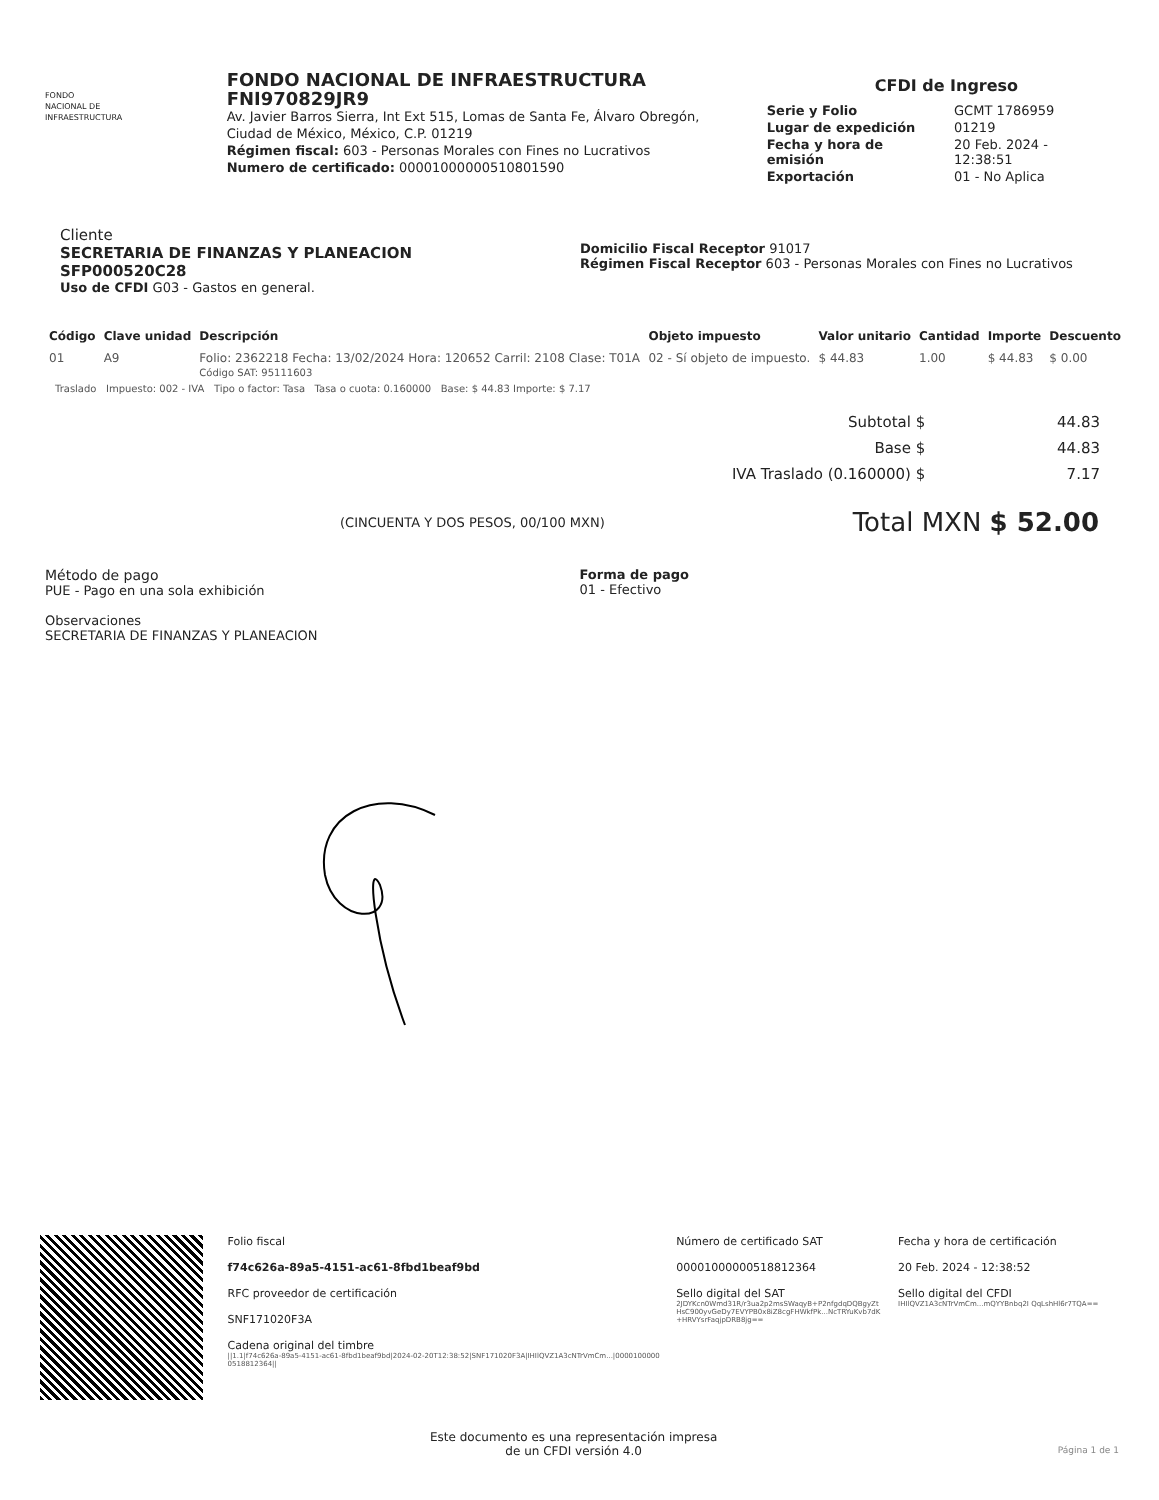FONDO
NACIONAL DE
INFRAESTRUCTURA
FONDO NACIONAL DE INFRAESTRUCTURA
FNI970829JR9
Av. Javier Barros Sierra, Int Ext 515, Lomas de Santa Fe, Álvaro Obregón, Ciudad de México, México, C.P. 01219
Régimen fiscal: 603 - Personas Morales con Fines no Lucrativos
Numero de certificado: 00001000000510801590
CFDI de Ingreso
| Serie y Folio | GCMT 1786959 |
| Lugar de expedición | 01219 |
| Fecha y hora de emisión | 20 Feb. 2024 - 12:38:51 |
| Exportación | 01 - No Aplica |
Cliente
SECRETARIA DE FINANZAS Y PLANEACION
SFP000520C28
Uso de CFDI G03 - Gastos en general.
Domicilio Fiscal Receptor 91017
Régimen Fiscal Receptor 603 - Personas Morales con Fines no Lucrativos
| Código | Clave unidad | Descripción | Objeto impuesto | Valor unitario | Cantidad | Importe | Descuento |
| --- | --- | --- | --- | --- | --- | --- | --- |
| 01 | A9 | Folio: 2362218 Fecha: 13/02/2024 Hora: 120652 Carril: 2108 Clase: T01A Código SAT: 95111603 | 02 - Sí objeto de impuesto. | $ 44.83 | 1.00 | $ 44.83 | $ 0.00 |
Traslado Impuesto: 002 - IVA Tipo o factor: Tasa Tasa o cuota: 0.160000 Base: $ 44.83 Importe: $ 7.17
Subtotal $ 44.83
Base $ 44.83
IVA Traslado (0.160000) $ 7.17
(CINCUENTA Y DOS PESOS, 00/100 MXN)
Total MXN $ 52.00
Método de pago
PUE - Pago en una sola exhibición
Observaciones
SECRETARIA DE FINANZAS Y PLANEACION
Forma de pago
01 - Efectivo
Folio fiscal
f74c626a-89a5-4151-ac61-8fbd1beaf9bd
RFC proveedor de certificación
SNF171020F3A
Cadena original del timbre
||1.1|f74c626a-89a5-4151-ac61-8fbd1beaf9bd|2024-02-20T12:38:52|SNF171020F3A|IHIlQVZ1A3cNTrVmCm...|00001000000518812364||
Número de certificado SAT
00001000000518812364
Sello digital del SAT
2JDYKcn0Wmd31R/r3ua2p2msSWaqyB+P2nfgdqDQBgyZtHsC900yvGeDy7EVYPB0x8iZ8cgFHWkfPk...NcTRYuKvb7dK+HRVYsrFaqjpDRB8jg==
Fecha y hora de certificación
20 Feb. 2024 - 12:38:52
Sello digital del CFDI
IHIlQVZ1A3cNTrVmCm...mQYYBnbq2I QqLshHl6r7TQA==
Este documento es una representación impresa
de un CFDI versión 4.0
Página 1 de 1